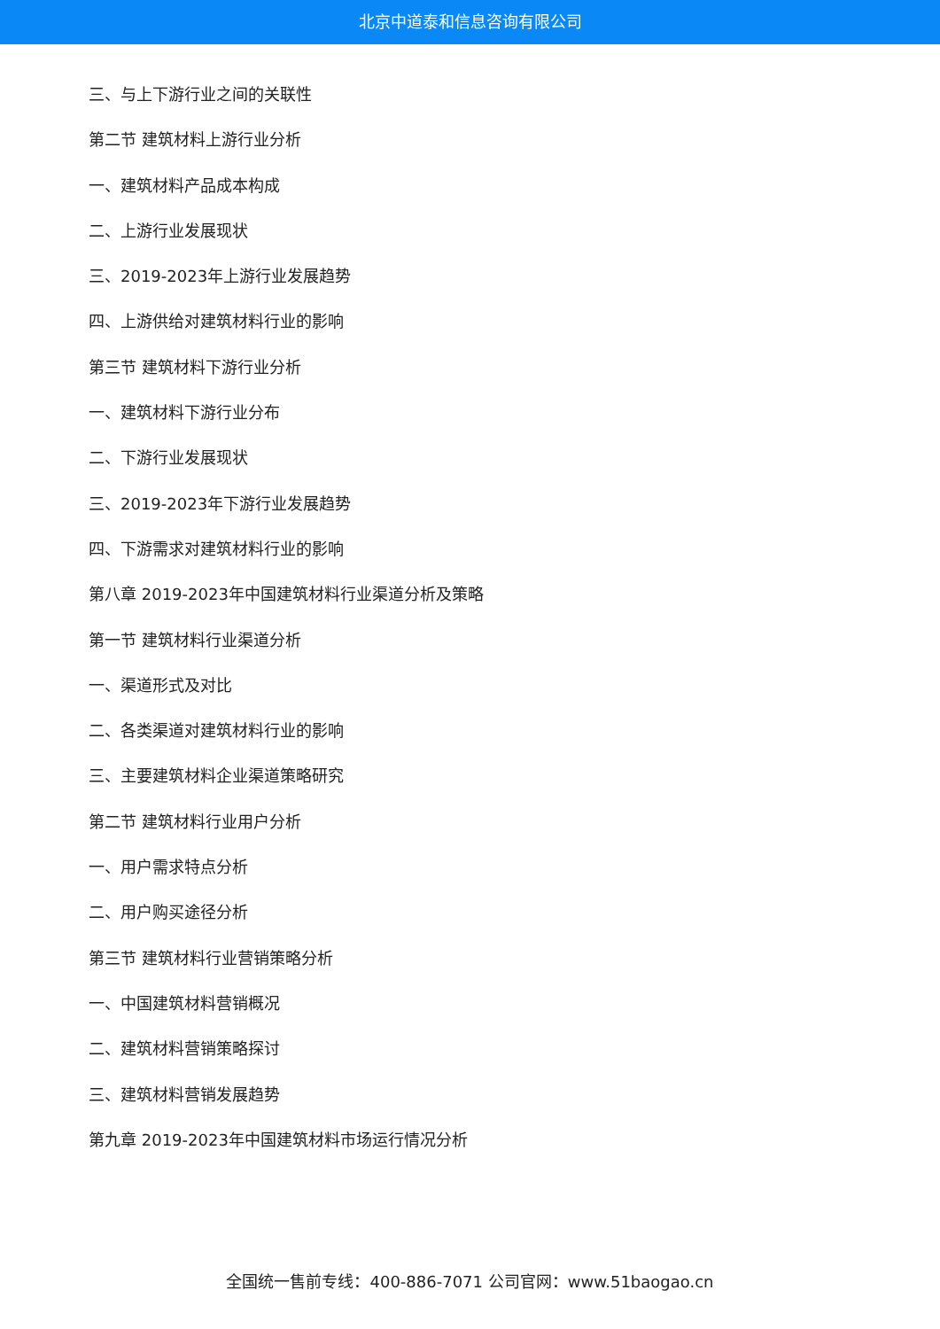北京中道泰和信息咨询有限公司
三、与上下游行业之间的关联性
第二节 建筑材料上游行业分析
一、建筑材料产品成本构成
二、上游行业发展现状
三、2019-2023年上游行业发展趋势
四、上游供给对建筑材料行业的影响
第三节 建筑材料下游行业分析
一、建筑材料下游行业分布
二、下游行业发展现状
三、2019-2023年下游行业发展趋势
四、下游需求对建筑材料行业的影响
第八章 2019-2023年中国建筑材料行业渠道分析及策略
第一节 建筑材料行业渠道分析
一、渠道形式及对比
二、各类渠道对建筑材料行业的影响
三、主要建筑材料企业渠道策略研究
第二节 建筑材料行业用户分析
一、用户需求特点分析
二、用户购买途径分析
第三节 建筑材料行业营销策略分析
一、中国建筑材料营销概况
二、建筑材料营销策略探讨
三、建筑材料营销发展趋势
第九章 2019-2023年中国建筑材料市场运行情况分析
全国统一售前专线：400-886-7071 公司官网：www.51baogao.cn